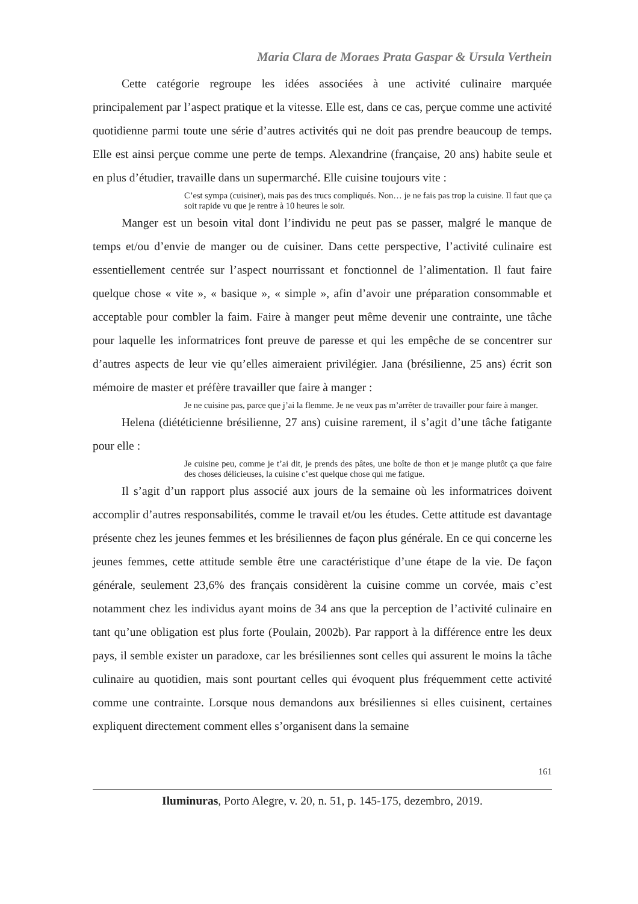Maria Clara de Moraes Prata Gaspar & Ursula Verthein
Cette catégorie regroupe les idées associées à une activité culinaire marquée principalement par l’aspect pratique et la vitesse. Elle est, dans ce cas, perçue comme une activité quotidienne parmi toute une série d’autres activités qui ne doit pas prendre beaucoup de temps. Elle est ainsi perçue comme une perte de temps. Alexandrine (française, 20 ans) habite seule et en plus d’étudier, travaille dans un supermarché. Elle cuisine toujours vite :
C’est sympa (cuisiner), mais pas des trucs compliqués. Non… je ne fais pas trop la cuisine. Il faut que ça soit rapide vu que je rentre à 10 heures le soir.
Manger est un besoin vital dont l’individu ne peut pas se passer, malgré le manque de temps et/ou d’envie de manger ou de cuisiner. Dans cette perspective, l’activité culinaire est essentiellement centrée sur l’aspect nourrissant et fonctionnel de l’alimentation. Il faut faire quelque chose « vite », « basique », « simple », afin d’avoir une préparation consommable et acceptable pour combler la faim. Faire à manger peut même devenir une contrainte, une tâche pour laquelle les informatrices font preuve de paresse et qui les empêche de se concentrer sur d’autres aspects de leur vie qu’elles aimeraient privilégier. Jana (brésilienne, 25 ans) écrit son mémoire de master et préfère travailler que faire à manger :
Je ne cuisine pas, parce que j’ai la flemme. Je ne veux pas m’arrêter de travailler pour faire à manger.
Helena (diététicienne brésilienne, 27 ans) cuisine rarement, il s’agit d’une tâche fatigante pour elle :
Je cuisine peu, comme je t’ai dit, je prends des pâtes, une boîte de thon et je mange plutôt ça que faire des choses délicieuses, la cuisine c’est quelque chose qui me fatigue.
Il s’agit d’un rapport plus associé aux jours de la semaine où les informatrices doivent accomplir d’autres responsabilités, comme le travail et/ou les études. Cette attitude est davantage présente chez les jeunes femmes et les brésiliennes de façon plus générale. En ce qui concerne les jeunes femmes, cette attitude semble être une caractéristique d’une étape de la vie. De façon générale, seulement 23,6% des français considèrent la cuisine comme un corvée, mais c’est notamment chez les individus ayant moins de 34 ans que la perception de l’activité culinaire en tant qu’une obligation est plus forte (Poulain, 2002b). Par rapport à la différence entre les deux pays, il semble exister un paradoxe, car les brésiliennes sont celles qui assurent le moins la tâche culinaire au quotidien, mais sont pourtant celles qui évoquent plus fréquemment cette activité comme une contrainte. Lorsque nous demandons aux brésiliennes si elles cuisinent, certaines expliquent directement comment elles s’organisent dans la semaine
161
Iluminuras, Porto Alegre, v. 20, n. 51, p. 145-175, dezembro, 2019.